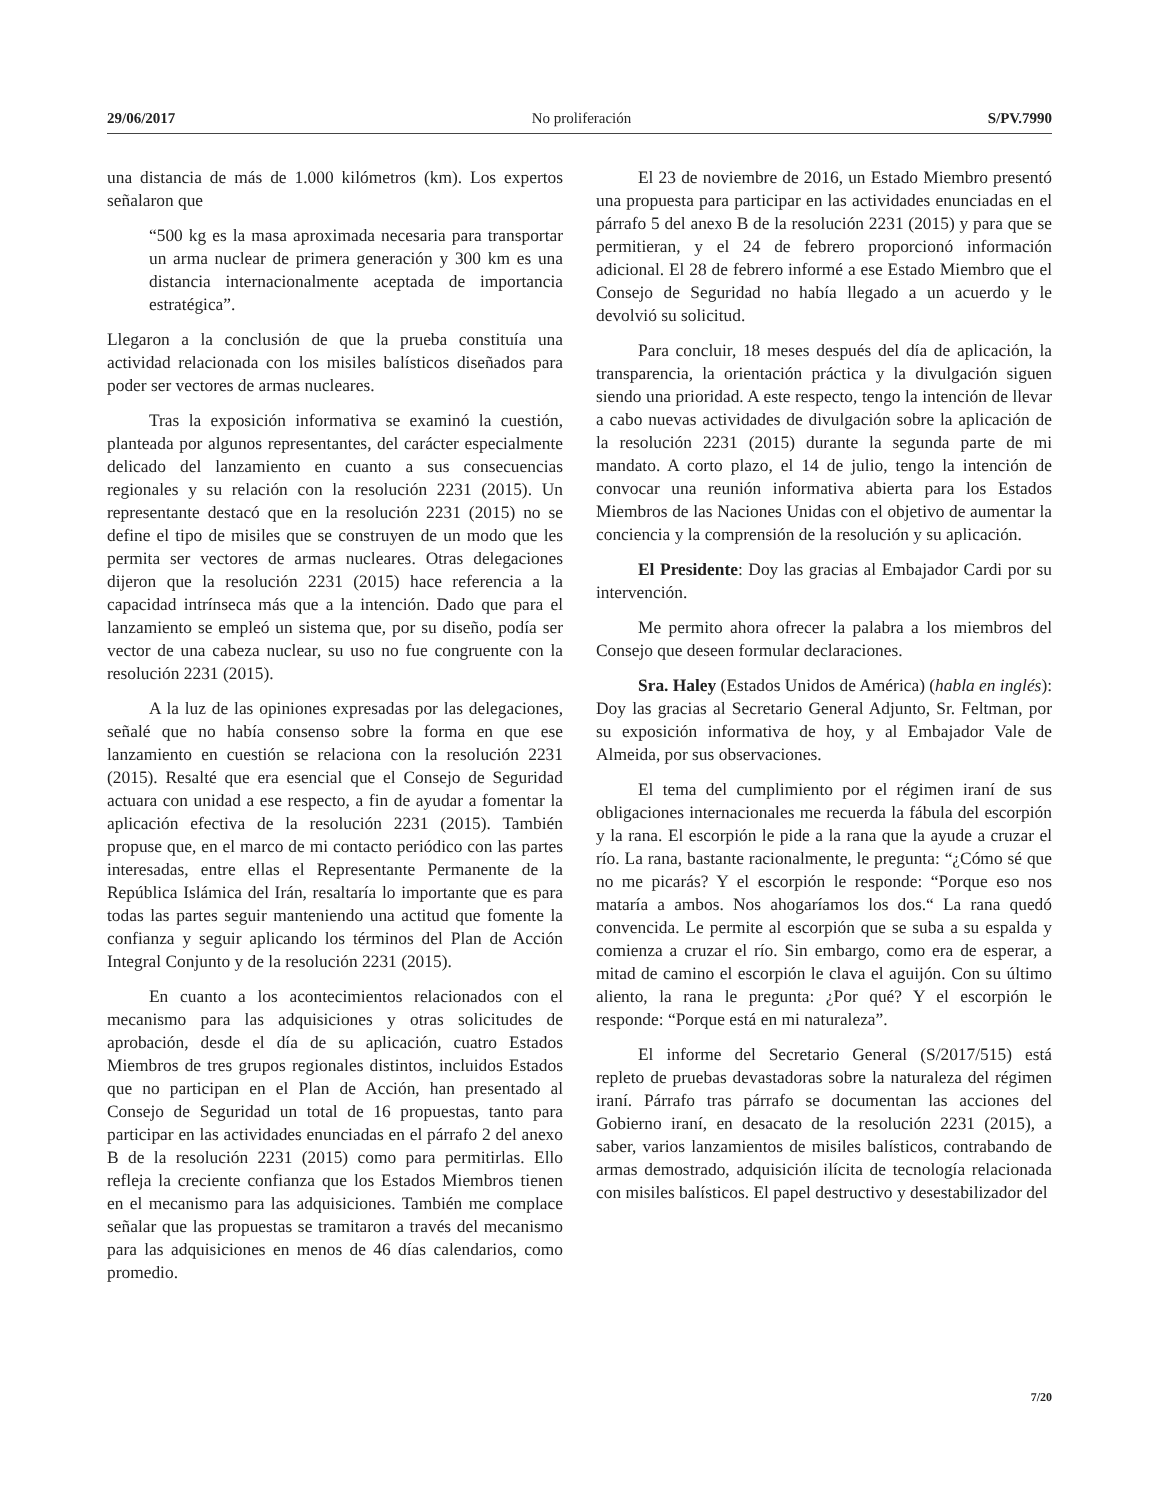29/06/2017 No proliferación S/PV.7990
una distancia de más de 1.000 kilómetros (km). Los expertos señalaron que
“500 kg es la masa aproximada necesaria para transportar un arma nuclear de primera generación y 300 km es una distancia internacionalmente aceptada de importancia estratégica”.
Llegaron a la conclusión de que la prueba constituía una actividad relacionada con los misiles balísticos diseñados para poder ser vectores de armas nucleares.
Tras la exposición informativa se examinó la cuestión, planteada por algunos representantes, del carácter especialmente delicado del lanzamiento en cuanto a sus consecuencias regionales y su relación con la resolución 2231 (2015). Un representante destacó que en la resolución 2231 (2015) no se define el tipo de misiles que se construyen de un modo que les permita ser vectores de armas nucleares. Otras delegaciones dijeron que la resolución 2231 (2015) hace referencia a la capacidad intrínseca más que a la intención. Dado que para el lanzamiento se empleó un sistema que, por su diseño, podía ser vector de una cabeza nuclear, su uso no fue congruente con la resolución 2231 (2015).
A la luz de las opiniones expresadas por las delegaciones, señalé que no había consenso sobre la forma en que ese lanzamiento en cuestión se relaciona con la resolución 2231 (2015). Resalté que era esencial que el Consejo de Seguridad actuara con unidad a ese respecto, a fin de ayudar a fomentar la aplicación efectiva de la resolución 2231 (2015). También propuse que, en el marco de mi contacto periódico con las partes interesadas, entre ellas el Representante Permanente de la República Islámica del Irán, resaltaría lo importante que es para todas las partes seguir manteniendo una actitud que fomente la confianza y seguir aplicando los términos del Plan de Acción Integral Conjunto y de la resolución 2231 (2015).
En cuanto a los acontecimientos relacionados con el mecanismo para las adquisiciones y otras solicitudes de aprobación, desde el día de su aplicación, cuatro Estados Miembros de tres grupos regionales distintos, incluidos Estados que no participan en el Plan de Acción, han presentado al Consejo de Seguridad un total de 16 propuestas, tanto para participar en las actividades enunciadas en el párrafo 2 del anexo B de la resolución 2231 (2015) como para permitirlas. Ello refleja la creciente confianza que los Estados Miembros tienen en el mecanismo para las adquisiciones. También me complace señalar que las propuestas se tramitaron a través del mecanismo para las adquisiciones en menos de 46 días calendarios, como promedio.
El 23 de noviembre de 2016, un Estado Miembro presentó una propuesta para participar en las actividades enunciadas en el párrafo 5 del anexo B de la resolución 2231 (2015) y para que se permitieran, y el 24 de febrero proporcionó información adicional. El 28 de febrero informé a ese Estado Miembro que el Consejo de Seguridad no había llegado a un acuerdo y le devolvió su solicitud.
Para concluir, 18 meses después del día de aplicación, la transparencia, la orientación práctica y la divulgación siguen siendo una prioridad. A este respecto, tengo la intención de llevar a cabo nuevas actividades de divulgación sobre la aplicación de la resolución 2231 (2015) durante la segunda parte de mi mandato. A corto plazo, el 14 de julio, tengo la intención de convocar una reunión informativa abierta para los Estados Miembros de las Naciones Unidas con el objetivo de aumentar la conciencia y la comprensión de la resolución y su aplicación.
El Presidente: Doy las gracias al Embajador Cardi por su intervención.
Me permito ahora ofrecer la palabra a los miembros del Consejo que deseen formular declaraciones.
Sra. Haley (Estados Unidos de América) (habla en inglés): Doy las gracias al Secretario General Adjunto, Sr. Feltman, por su exposición informativa de hoy, y al Embajador Vale de Almeida, por sus observaciones.
El tema del cumplimiento por el régimen iraní de sus obligaciones internacionales me recuerda la fábula del escorpión y la rana. El escorpión le pide a la rana que la ayude a cruzar el río. La rana, bastante racionalmente, le pregunta: “¿Cómo sé que no me picarás? Y el escorpión le responde: “Porque eso nos mataría a ambos. Nos ahogaríamos los dos.“ La rana quedó convencida. Le permite al escorpión que se suba a su espalda y comienza a cruzar el río. Sin embargo, como era de esperar, a mitad de camino el escorpión le clava el aguijón. Con su último aliento, la rana le pregunta: ¿Por qué? Y el escorpión le responde: “Porque está en mi naturaleza”.
El informe del Secretario General (S/2017/515) está repleto de pruebas devastadoras sobre la naturaleza del régimen iraní. Párrafo tras párrafo se documentan las acciones del Gobierno iraní, en desacato de la resolución 2231 (2015), a saber, varios lanzamientos de misiles balísticos, contrabando de armas demostrado, adquisición ilícita de tecnología relacionada con misiles balísticos. El papel destructivo y desestabilizador del
7/20